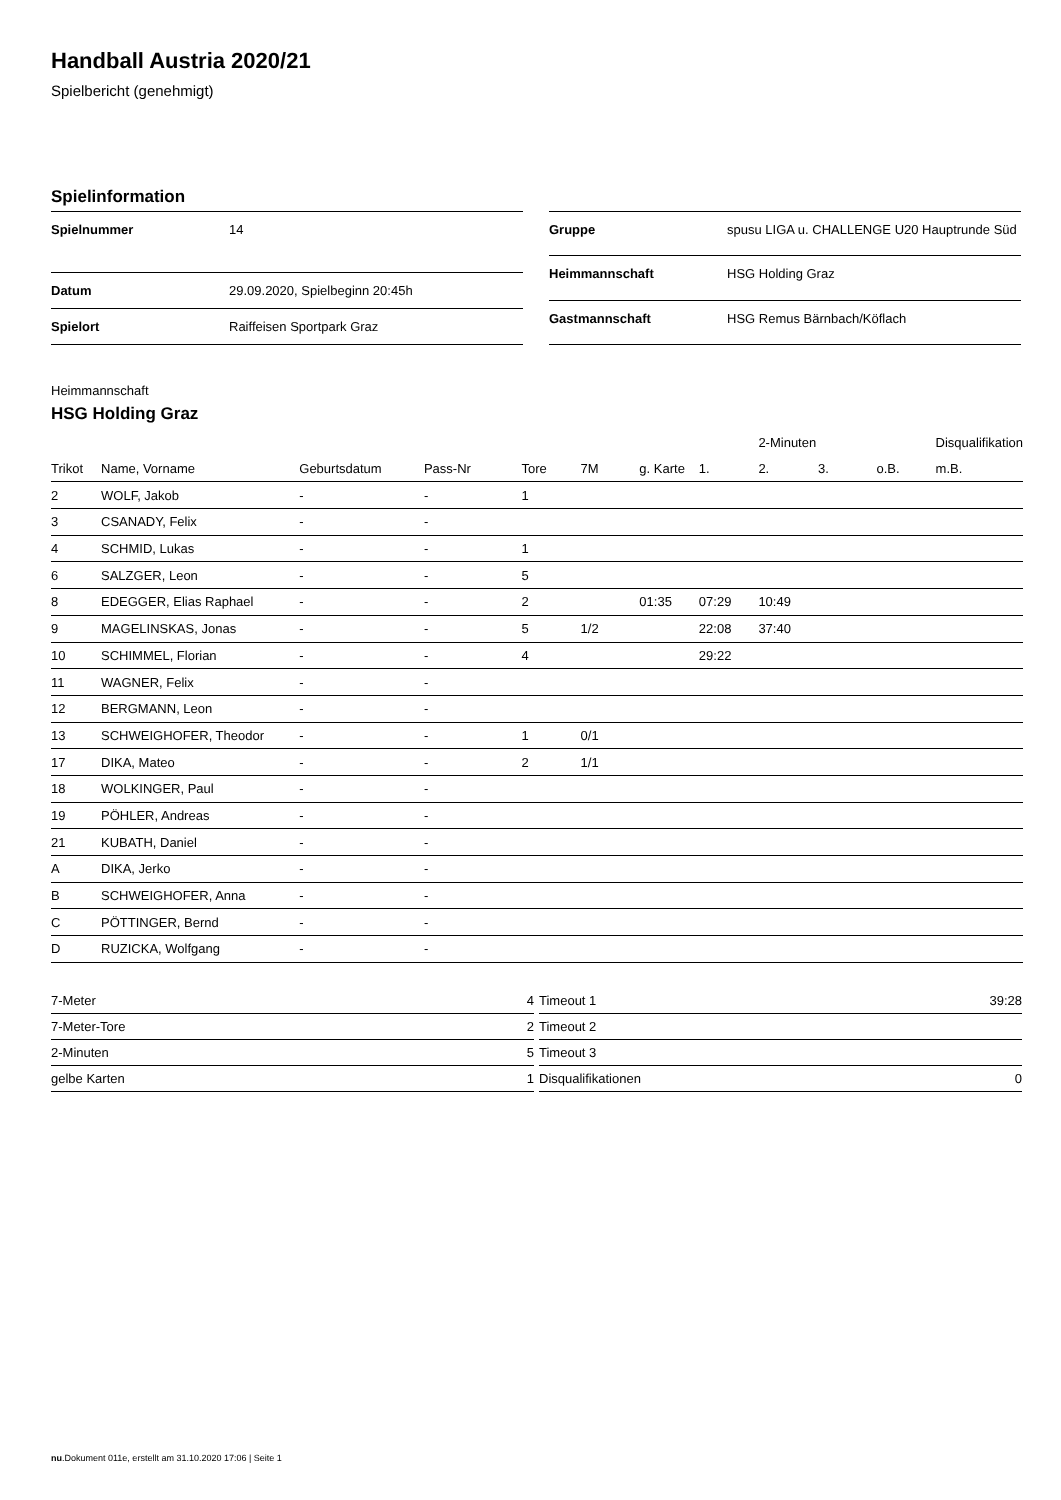Handball Austria 2020/21
Spielbericht (genehmigt)
Spielinformation
| Spielnummer | 14 |
| Datum | 29.09.2020, Spielbeginn 20:45h |
| Spielort | Raiffeisen Sportpark Graz |
| Gruppe | spusu LIGA u. CHALLENGE U20 Hauptrunde Süd |
| Heimmannschaft | HSG Holding Graz |
| Gastmannschaft | HSG Remus Bärnbach/Köflach |
Heimmannschaft
HSG Holding Graz
| | | | | | | | | 2-Minuten | | | Disqualifikation |
| --- | --- | --- | --- | --- | --- | --- | --- | --- | --- | --- | --- |
| Trikot | Name, Vorname | Geburtsdatum | Pass-Nr | Tore | 7M | g. Karte | 1. | 2. | 3. | o.B. | m.B. |
| 2 | WOLF, Jakob | - | - | 1 | | | | | | | |
| 3 | CSANADY, Felix | - | - | | | | | | | | |
| 4 | SCHMID, Lukas | - | - | 1 | | | | | | | |
| 6 | SALZGER, Leon | - | - | 5 | | | | | | | |
| 8 | EDEGGER, Elias Raphael | - | - | 2 | | 01:35 | 07:29 | 10:49 | | | |
| 9 | MAGELINSKAS, Jonas | - | - | 5 | 1/2 | | 22:08 | 37:40 | | | |
| 10 | SCHIMMEL, Florian | - | - | 4 | | | 29:22 | | | | |
| 11 | WAGNER, Felix | - | - | | | | | | | | |
| 12 | BERGMANN, Leon | - | - | | | | | | | | |
| 13 | SCHWEIGHOFER, Theodor | - | - | 1 | 0/1 | | | | | | |
| 17 | DIKA, Mateo | - | - | 2 | 1/1 | | | | | | |
| 18 | WOLKINGER, Paul | - | - | | | | | | | | |
| 19 | PÖHLER, Andreas | - | - | | | | | | | | |
| 21 | KUBATH, Daniel | - | - | | | | | | | | |
| A | DIKA, Jerko | - | - | | | | | | | | |
| B | SCHWEIGHOFER, Anna | - | - | | | | | | | | |
| C | PÖTTINGER, Bernd | - | - | | | | | | | | |
| D | RUZICKA, Wolfgang | - | - | | | | | | | | |
| 7-Meter | 4 |
| 7-Meter-Tore | 2 |
| 2-Minuten | 5 |
| gelbe Karten | 1 |
| Timeout 1 | 39:28 |
| Timeout 2 | |
| Timeout 3 | |
| Disqualifikationen | 0 |
nu.Dokument 011e, erstellt am 31.10.2020 17:06 | Seite 1